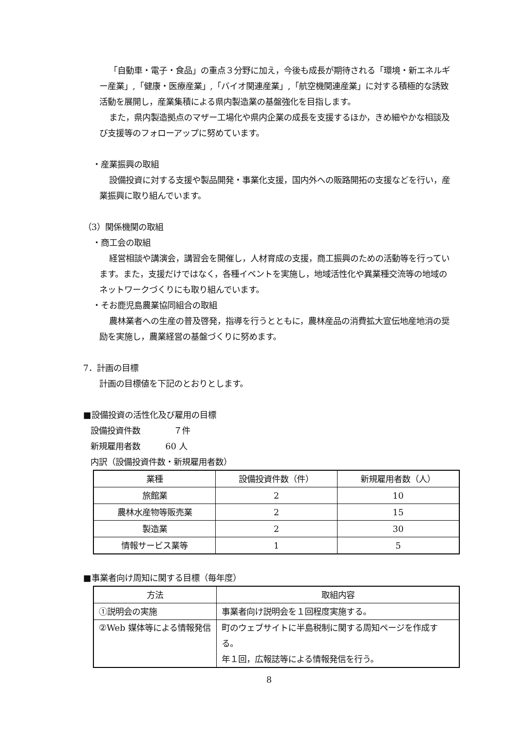「自動車・電子・食品」の重点３分野に加え，今後も成長が期待される「環境・新エネルギー産業」,「健康・医療産業」,「バイオ関連産業」,「航空機関連産業」に対する積極的な誘致活動を展開し，産業集積による県内製造業の基盤強化を目指します。
また，県内製造拠点のマザー工場化や県内企業の成長を支援するほか，きめ細やかな相談及び支援等のフォローアップに努めています。
・産業振興の取組
設備投資に対する支援や製品開発・事業化支援，国内外への販路開拓の支援などを行い，産業振興に取り組んでいます。
（3）関係機関の取組
・商工会の取組
経営相談や講演会，講習会を開催し，人材育成の支援，商工振興のための活動等を行っています。また，支援だけではなく，各種イベントを実施し，地域活性化や異業種交流等の地域のネットワークづくりにも取り組んでいます。
・そお鹿児島農業協同組合の取組
農林業者への生産の普及啓発，指導を行うとともに，農林産品の消費拡大宣伝地産地消の奨励を実施し，農業経営の基盤づくりに努めます。
7．計画の目標
計画の目標値を下記のとおりとします。
■設備投資の活性化及び雇用の目標
設備投資件数　　　　７件
新規雇用者数　　　60 人
内訳（設備投資件数・新規雇用者数）
| 業種 | 設備投資件数（件） | 新規雇用者数（人） |
| --- | --- | --- |
| 旅館業 | 2 | 10 |
| 農林水産物等販売業 | 2 | 15 |
| 製造業 | 2 | 30 |
| 情報サービス業等 | 1 | 5 |
■事業者向け周知に関する目標（毎年度）
| 方法 | 取組内容 |
| --- | --- |
| ①説明会の実施 | 事業者向け説明会を１回程度実施する。 |
| ②Web 媒体等による情報発信 | 町のウェブサイトに半島税制に関する周知ページを作成する。 年１回，広報誌等による情報発信を行う。 |
8